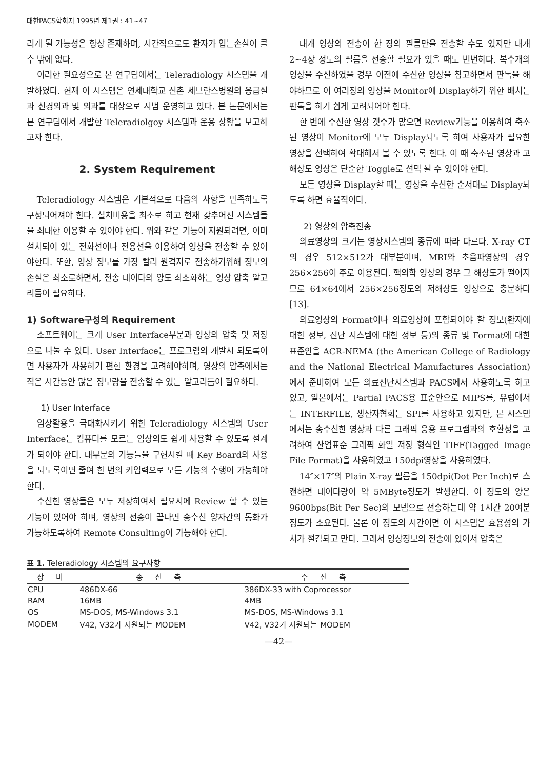대한PACS학회지 1995년 제1권 : 41~47
리게 될 가능성은 항상 존재하며, 시간적으로도 환자가 입는손실이 클 수 밖에 없다.
이러한 필요성으로 본 연구팀에서는 Teleradiology 시스템을 개발하였다. 현재 이 시스템은 연세대학교 신촌 세브란스병원의 응급실과 신경외과 및 외과를 대상으로 시범 운영하고 있다. 본 논문에서는 본 연구팀에서 개발한 Teleradiolgoy 시스템과 운용 상황을 보고하고자 한다.
2. System Requirement
Teleradiology 시스템은 기본적으로 다음의 사항을 만족하도록 구성되어져야 한다. 설치비용을 최소로 하고 현재 갖추어진 시스템들을 최대한 이용할 수 있어야 한다. 위와 같은 기능이 지원되려면, 이미 설치되어 있는 전화선이나 전용선을 이용하여 영상을 전송할 수 있어야한다. 또한, 영상 정보를 가장 빨리 원격지로 전송하기위해 정보의 손실은 최소로하면서, 전송 데이타의 양도 최소화하는 영상 압축 알고리듬이 필요하다.
1) Software구성의 Requirement
소프트웨어는 크게 User Interface부분과 영상의 압축 및 저장으로 나눌 수 있다. User Interface는 프로그램의 개발시 되도록이면 사용자가 사용하기 편한 환경을 고려해야하며, 영상의 압축에서는 적은 시간동안 많은 정보량을 전송할 수 있는 알고리듬이 필요하다.
1) User Interface
임상활용을 극대화시키기 위한 Teleradiology 시스템의 User Interface는 컴퓨터를 모르는 임상의도 쉽게 사용할 수 있도록 설계가 되어야 한다. 대부분의 기능들을 구현시킬 때 Key Board의 사용을 되도록이면 줄여 한 번의 키입력으로 모든 기능의 수행이 가능해야 한다.
수신한 영상들은 모두 저장하여서 필요시에 Review 할 수 있는 기능이 있어야 하며, 영상의 전송이 끝나면 송수신 양자간의 통화가 가능하도록하여 Remote Consulting이 가능해야 한다.
대개 영상의 전송이 한 장의 필름만을 전송할 수도 있지만 대개 2~4장 정도의 필름을 전송할 필요가 있을 때도 빈번하다. 복수개의 영상을 수신하였을 경우 이전에 수신한 영상을 참고하면서 판독을 해야하므로 이 여러장의 영상을 Monitor에 Display하기 위한 배치는 판독을 하기 쉽게 고려되어야 한다.
한 번에 수신한 영상 갯수가 많으면 Review기능을 이용하여 축소된 영상이 Monitor에 모두 Display되도록 하여 사용자가 필요한 영상을 선택하여 확대해서 볼 수 있도록 한다. 이 때 축소된 영상과 고해상도 영상은 단순한 Toggle로 선택 될 수 있어야 한다.
모든 영상을 Display할 때는 영상을 수신한 순서대로 Display되도록 하면 효율적이다.
2) 영상의 압축전송
의료영상의 크기는 영상시스템의 종류에 따라 다르다. X-ray CT의 경우 512×512가 대부분이며, MRI와 초음파영상의 경우 256×256이 주로 이용된다. 핵의학 영상의 경우 그 해상도가 떨어지므로 64×64에서 256×256정도의 저해상도 영상으로 충분하다[13].
의료영상의 Format이나 의료영상에 포함되어야 할 정보(환자에 대한 정보, 진단 시스템에 대한 정보 등)의 종류 및 Format에 대한 표준안을 ACR-NEMA (the American College of Radiology and the National Electrical Manufactures Association)에서 준비하여 모든 의료진단시스템과 PACS에서 사용하도록 하고 있고, 일본에서는 Partial PACS용 표준안으로 MIPS를, 유럽에서는 INTERFILE, 생산자협회는 SPI를 사용하고 있지만, 본 시스템에서는 송수신한 영상과 다른 그래픽 응용 프로그램과의 호환성을 고려하여 산업표준 그래픽 화일 저장 형식인 TIFF(Tagged Image File Format)을 사용하였고 150dpi영상을 사용하였다.
14″×17″의 Plain X-ray 필름을 150dpi(Dot Per Inch)로 스캔하면 데이타량이 약 5MByte정도가 발생한다. 이 정도의 양은 9600bps(Bit Per Sec)의 모뎀으로 전송하는데 약 1시간 20여분정도가 소요된다. 물론 이 정도의 시간이면 이 시스템은 효용성의 가치가 절감되고 만다. 그래서 영상정보의 전송에 있어서 압축은
표 1. Teleradiology 시스템의 요구사항
| 장 비 | 송 신 측 | 수 신 측 |
| --- | --- | --- |
| CPU | 486DX-66 | 386DX-33 with Coprocessor |
| RAM | 16MB | 4MB |
| OS | MS-DOS, MS-Windows 3.1 | MS-DOS, MS-Windows 3.1 |
| MODEM | V42, V32가 지원되는 MODEM | V42, V32가 지원되는 MODEM |
—42—